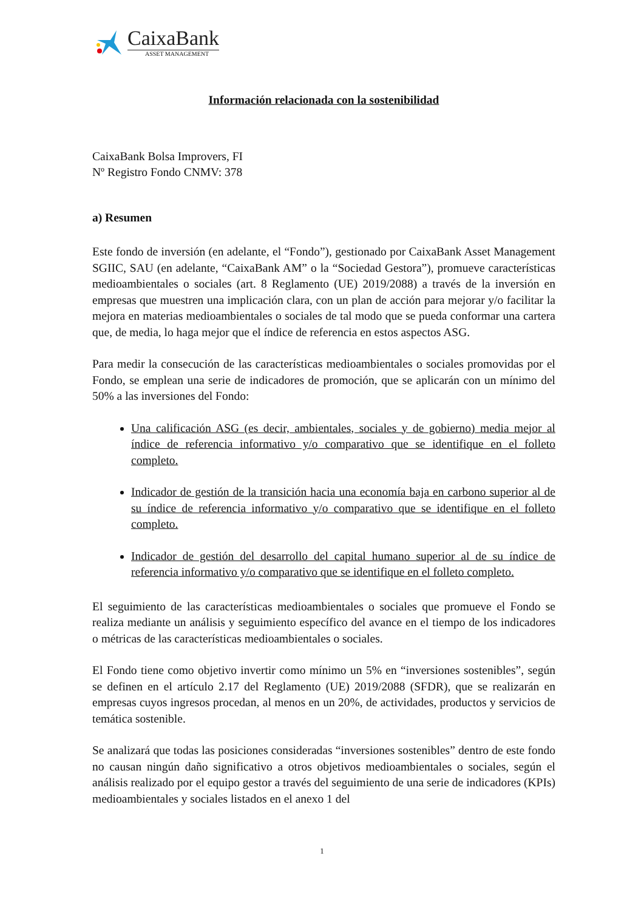CaixaBank
ASSET MANAGEMENT
Información relacionada con la sostenibilidad
CaixaBank Bolsa Improvers, FI
Nº Registro Fondo CNMV: 378
a) Resumen
Este fondo de inversión (en adelante, el “Fondo”), gestionado por CaixaBank Asset Management SGIIC, SAU (en adelante, “CaixaBank AM” o la “Sociedad Gestora”), promueve características medioambientales o sociales (art. 8 Reglamento (UE) 2019/2088) a través de la inversión en empresas que muestren una implicación clara, con un plan de acción para mejorar y/o facilitar la mejora en materias medioambientales o sociales de tal modo que se pueda conformar una cartera que, de media, lo haga mejor que el índice de referencia en estos aspectos ASG.
Para medir la consecución de las características medioambientales o sociales promovidas por el Fondo, se emplean una serie de indicadores de promoción, que se aplicarán con un mínimo del 50% a las inversiones del Fondo:
Una calificación ASG (es decir, ambientales, sociales y de gobierno) media mejor al índice de referencia informativo y/o comparativo que se identifique en el folleto completo.
Indicador de gestión de la transición hacia una economía baja en carbono superior al de su índice de referencia informativo y/o comparativo que se identifique en el folleto completo.
Indicador de gestión del desarrollo del capital humano superior al de su índice de referencia informativo y/o comparativo que se identifique en el folleto completo.
El seguimiento de las características medioambientales o sociales que promueve el Fondo se realiza mediante un análisis y seguimiento específico del avance en el tiempo de los indicadores o métricas de las características medioambientales o sociales.
El Fondo tiene como objetivo invertir como mínimo un 5% en “inversiones sostenibles”, según se definen en el artículo 2.17 del Reglamento (UE) 2019/2088 (SFDR), que se realizarán en empresas cuyos ingresos procedan, al menos en un 20%, de actividades, productos y servicios de temática sostenible.
Se analizará que todas las posiciones consideradas “inversiones sostenibles” dentro de este fondo no causan ningún daño significativo a otros objetivos medioambientales o sociales, según el análisis realizado por el equipo gestor a través del seguimiento de una serie de indicadores (KPIs) medioambientales y sociales listados en el anexo 1 del
1